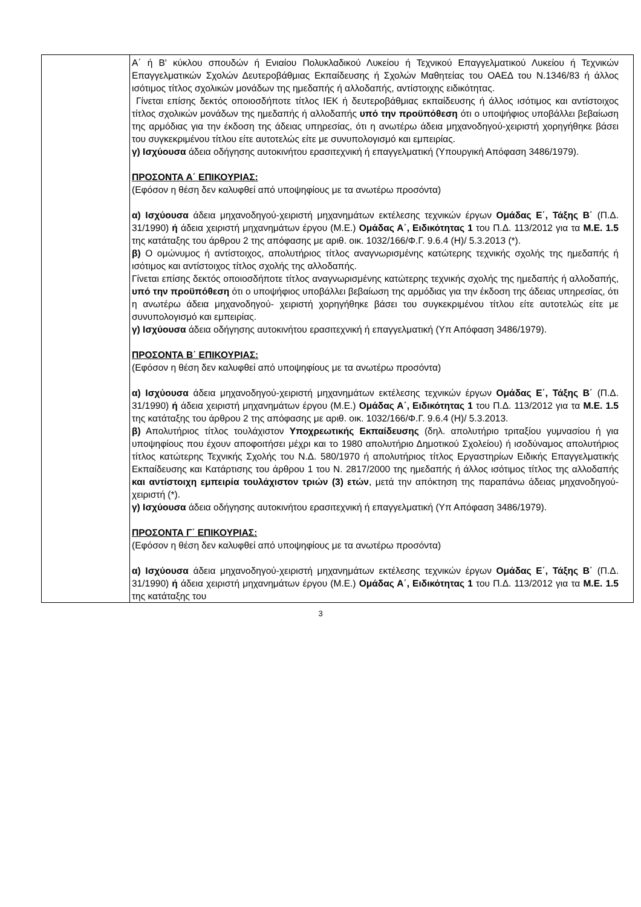| | Α΄ ή Β' κύκλου σπουδών ή Ενιαίου Πολυκλαδικού Λυκείου ή Τεχνικού Επαγγελματικού Λυκείου ή Τεχνικών Επαγγελματικών Σχολών Δευτεροβάθμιας Εκπαίδευσης ή Σχολών Μαθητείας του ΟΑΕΔ του Ν.1346/83 ή άλλος ισότιμος τίτλος σχολικών μονάδων της ημεδαπής ή αλλοδαπής, αντίστοιχης ειδικότητας. Γίνεται επίσης δεκτός οποιοσδήποτε τίτλος ΙΕΚ ή δευτεροβάθμιας εκπαίδευσης ή άλλος ισότιμος και αντίστοιχος τίτλος σχολικών μονάδων της ημεδαπής ή αλλοδαπής υπό την προϋπόθεση ότι ο υποψήφιος υποβάλλει βεβαίωση της αρμόδιας για την έκδοση της άδειας υπηρεσίας, ότι η ανωτέρω άδεια μηχανοδηγού-χειριστή χορηγήθηκε βάσει του συγκεκριμένου τίτλου είτε αυτοτελώς είτε με συνυπολογισμό και εμπειρίας. γ) Ισχύουσα άδεια οδήγησης αυτοκινήτου ερασιτεχνική ή επαγγελματική (Υπουργική Απόφαση 3486/1979). ΠΡΟΣΟΝΤΑ Α΄ ΕΠΙΚΟΥΡΙΑΣ: (Εφόσον η θέση δεν καλυφθεί από υποψηφίους με τα ανωτέρω προσόντα) α) Ισχύουσα άδεια μηχανοδηγού-χειριστή μηχανημάτων εκτέλεσης τεχνικών έργων Ομάδας Ε΄, Τάξης Β΄ (Π.Δ. 31/1990) ή άδεια χειριστή μηχανημάτων έργου (Μ.Ε.) Ομάδας Α΄, Ειδικότητας 1 του Π.Δ. 113/2012 για τα Μ.Ε. 1.5 της κατάταξης του άρθρου 2 της απόφασης με αριθ. οικ. 1032/166/Φ.Γ. 9.6.4 (Η)/ 5.3.2013 (*). β) Ο ομώνυμος ή αντίστοιχος, απολυτήριος τίτλος αναγνωρισμένης κατώτερης τεχνικής σχολής της ημεδαπής ή ισότιμος και αντίστοιχος τίτλος σχολής της αλλοδαπής. Γίνεται επίσης δεκτός οποιοσδήποτε τίτλος αναγνωρισμένης κατώτερης τεχνικής σχολής της ημεδαπής ή αλλοδαπής, υπό την προϋπόθεση ότι ο υποψήφιος υποβάλλει βεβαίωση της αρμόδιας για την έκδοση της άδειας υπηρεσίας, ότι η ανωτέρω άδεια μηχανοδηγού- χειριστή χορηγήθηκε βάσει του συγκεκριμένου τίτλου είτε αυτοτελώς είτε με συνυπολογισμό και εμπειρίας. γ) Ισχύουσα άδεια οδήγησης αυτοκινήτου ερασιτεχνική ή επαγγελματική (Υπ Απόφαση 3486/1979). ΠΡΟΣΟΝΤΑ Β΄ ΕΠΙΚΟΥΡΙΑΣ: (Εφόσον η θέση δεν καλυφθεί από υποψηφίους με τα ανωτέρω προσόντα) α) Ισχύουσα άδεια μηχανοδηγού-χειριστή μηχανημάτων εκτέλεσης τεχνικών έργων Ομάδας Ε΄, Τάξης Β΄ (Π.Δ. 31/1990) ή άδεια χειριστή μηχανημάτων έργου (Μ.Ε.) Ομάδας Α΄, Ειδικότητας 1 του Π.Δ. 113/2012 για τα Μ.Ε. 1.5 της κατάταξης του άρθρου 2 της απόφασης με αριθ. οικ. 1032/166/Φ.Γ. 9.6.4 (Η)/ 5.3.2013. β) Απολυτήριος τίτλος τουλάχιστον Υποχρεωτικής Εκπαίδευσης (δηλ. απολυτήριο τριταξίου γυμνασίου ή για υποψηφίους που έχουν αποφοιτήσει μέχρι και το 1980 απολυτήριο Δημοτικού Σχολείου) ή ισοδύναμος απολυτήριος τίτλος κατώτερης Τεχνικής Σχολής του Ν.Δ. 580/1970 ή απολυτήριος τίτλος Εργαστηρίων Ειδικής Επαγγελματικής Εκπαίδευσης και Κατάρτισης του άρθρου 1 του Ν. 2817/2000 της ημεδαπής ή άλλος ισότιμος τίτλος της αλλοδαπής και αντίστοιχη εμπειρία τουλάχιστον τριών (3) ετών , μετά την απόκτηση της παραπάνω άδειας μηχανοδηγού-χειριστή (*). γ) Ισχύουσα άδεια οδήγησης αυτοκινήτου ερασιτεχνική ή επαγγελματική (Υπ Απόφαση 3486/1979). ΠΡΟΣΟΝΤΑ Γ΄ ΕΠΙΚΟΥΡΙΑΣ: (Εφόσον η θέση δεν καλυφθεί από υποψηφίους με τα ανωτέρω προσόντα) α) Ισχύουσα άδεια μηχανοδηγού-χειριστή μηχανημάτων εκτέλεσης τεχνικών έργων Ομάδας Ε΄, Τάξης Β΄ (Π.Δ. 31/1990) ή άδεια χειριστή μηχανημάτων έργου (Μ.Ε.) Ομάδας Α΄, Ειδικότητας 1 του Π.Δ. 113/2012 για τα Μ.Ε. 1.5 της κατάταξης του |
3